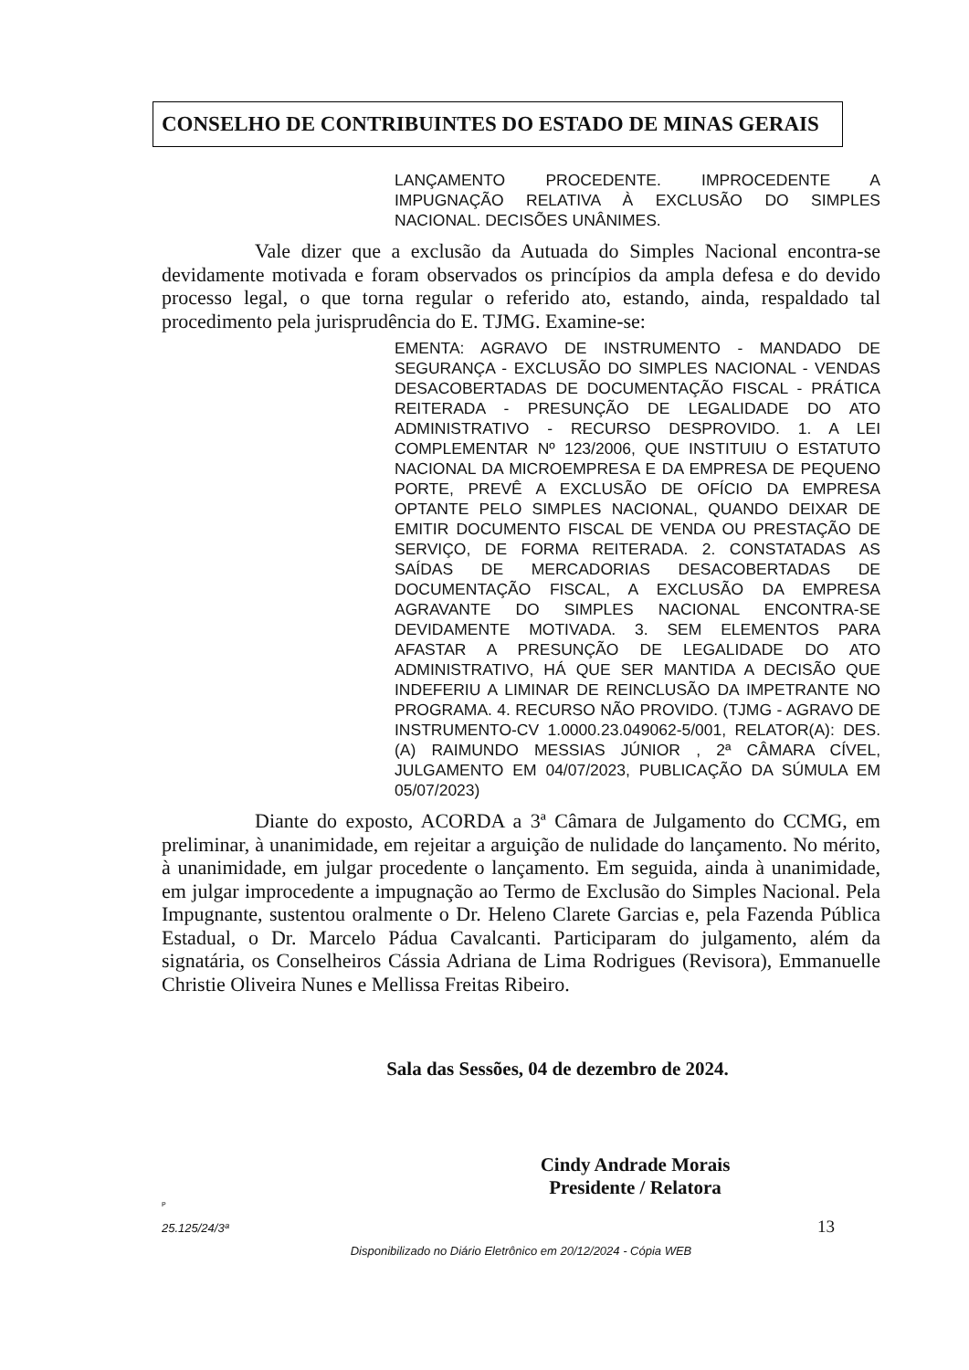CONSELHO DE CONTRIBUINTES DO ESTADO DE MINAS GERAIS
LANÇAMENTO PROCEDENTE. IMPROCEDENTE A IMPUGNAÇÃO RELATIVA À EXCLUSÃO DO SIMPLES NACIONAL. DECISÕES UNÂNIMES.
Vale dizer que a exclusão da Autuada do Simples Nacional encontra-se devidamente motivada e foram observados os princípios da ampla defesa e do devido processo legal, o que torna regular o referido ato, estando, ainda, respaldado tal procedimento pela jurisprudência do E. TJMG. Examine-se:
EMENTA: AGRAVO DE INSTRUMENTO - MANDADO DE SEGURANÇA - EXCLUSÃO DO SIMPLES NACIONAL - VENDAS DESACOBERTADAS DE DOCUMENTAÇÃO FISCAL - PRÁTICA REITERADA - PRESUNÇÃO DE LEGALIDADE DO ATO ADMINISTRATIVO - RECURSO DESPROVIDO. 1. A LEI COMPLEMENTAR Nº 123/2006, QUE INSTITUIU O ESTATUTO NACIONAL DA MICROEMPRESA E DA EMPRESA DE PEQUENO PORTE, PREVÊ A EXCLUSÃO DE OFÍCIO DA EMPRESA OPTANTE PELO SIMPLES NACIONAL, QUANDO DEIXAR DE EMITIR DOCUMENTO FISCAL DE VENDA OU PRESTAÇÃO DE SERVIÇO, DE FORMA REITERADA. 2. CONSTATADAS AS SAÍDAS DE MERCADORIAS DESACOBERTADAS DE DOCUMENTAÇÃO FISCAL, A EXCLUSÃO DA EMPRESA AGRAVANTE DO SIMPLES NACIONAL ENCONTRA-SE DEVIDAMENTE MOTIVADA. 3. SEM ELEMENTOS PARA AFASTAR A PRESUNÇÃO DE LEGALIDADE DO ATO ADMINISTRATIVO, HÁ QUE SER MANTIDA A DECISÃO QUE INDEFERIU A LIMINAR DE REINCLUSÃO DA IMPETRANTE NO PROGRAMA. 4. RECURSO NÃO PROVIDO. (TJMG - AGRAVO DE INSTRUMENTO-CV 1.0000.23.049062-5/001, RELATOR(A): DES.(A) RAIMUNDO MESSIAS JÚNIOR , 2ª CÂMARA CÍVEL, JULGAMENTO EM 04/07/2023, PUBLICAÇÃO DA SÚMULA EM 05/07/2023)
Diante do exposto, ACORDA a 3ª Câmara de Julgamento do CCMG, em preliminar, à unanimidade, em rejeitar a arguição de nulidade do lançamento. No mérito, à unanimidade, em julgar procedente o lançamento. Em seguida, ainda à unanimidade, em julgar improcedente a impugnação ao Termo de Exclusão do Simples Nacional. Pela Impugnante, sustentou oralmente o Dr. Heleno Clarete Garcias e, pela Fazenda Pública Estadual, o Dr. Marcelo Pádua Cavalcanti. Participaram do julgamento, além da signatária, os Conselheiros Cássia Adriana de Lima Rodrigues (Revisora), Emmanuelle Christie Oliveira Nunes e Mellissa Freitas Ribeiro.
Sala das Sessões, 04 de dezembro de 2024.
Cindy Andrade Morais
Presidente / Relatora
P
25.125/24/3ª 13
Disponibilizado no Diário Eletrônico em 20/12/2024 - Cópia WEB